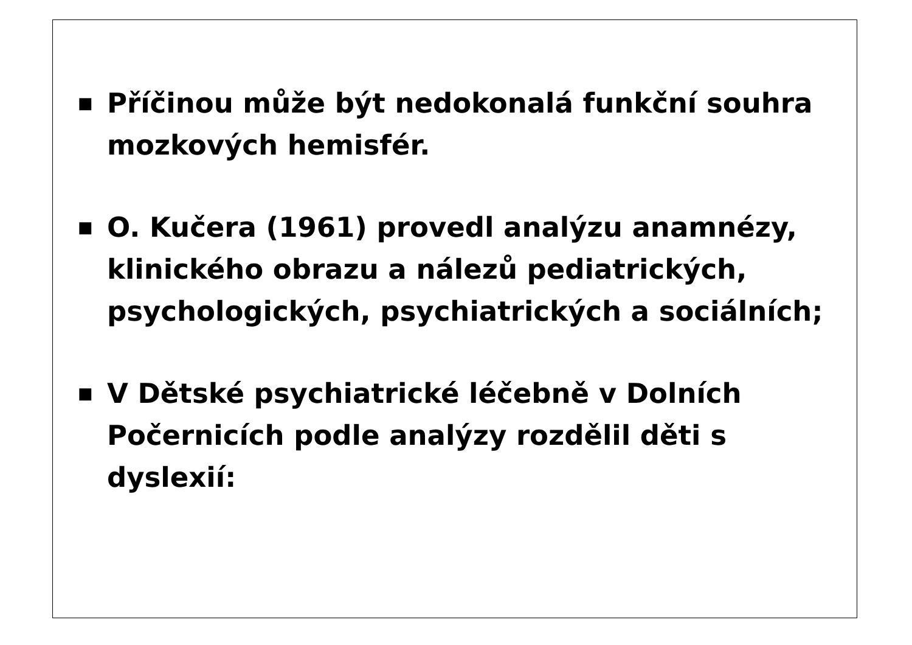■
Příčinou může být nedokonalá funkční souhra mozkových hemisfér.
■
O. Kučera (1961) provedl analýzu anamnézy, klinického obrazu a nálezů pediatrických, psychologických, psychiatrických a sociálních;
■
V Dětské psychiatrické léčebně v Dolních Počernicích podle analýzy rozdělil děti s dyslexií: